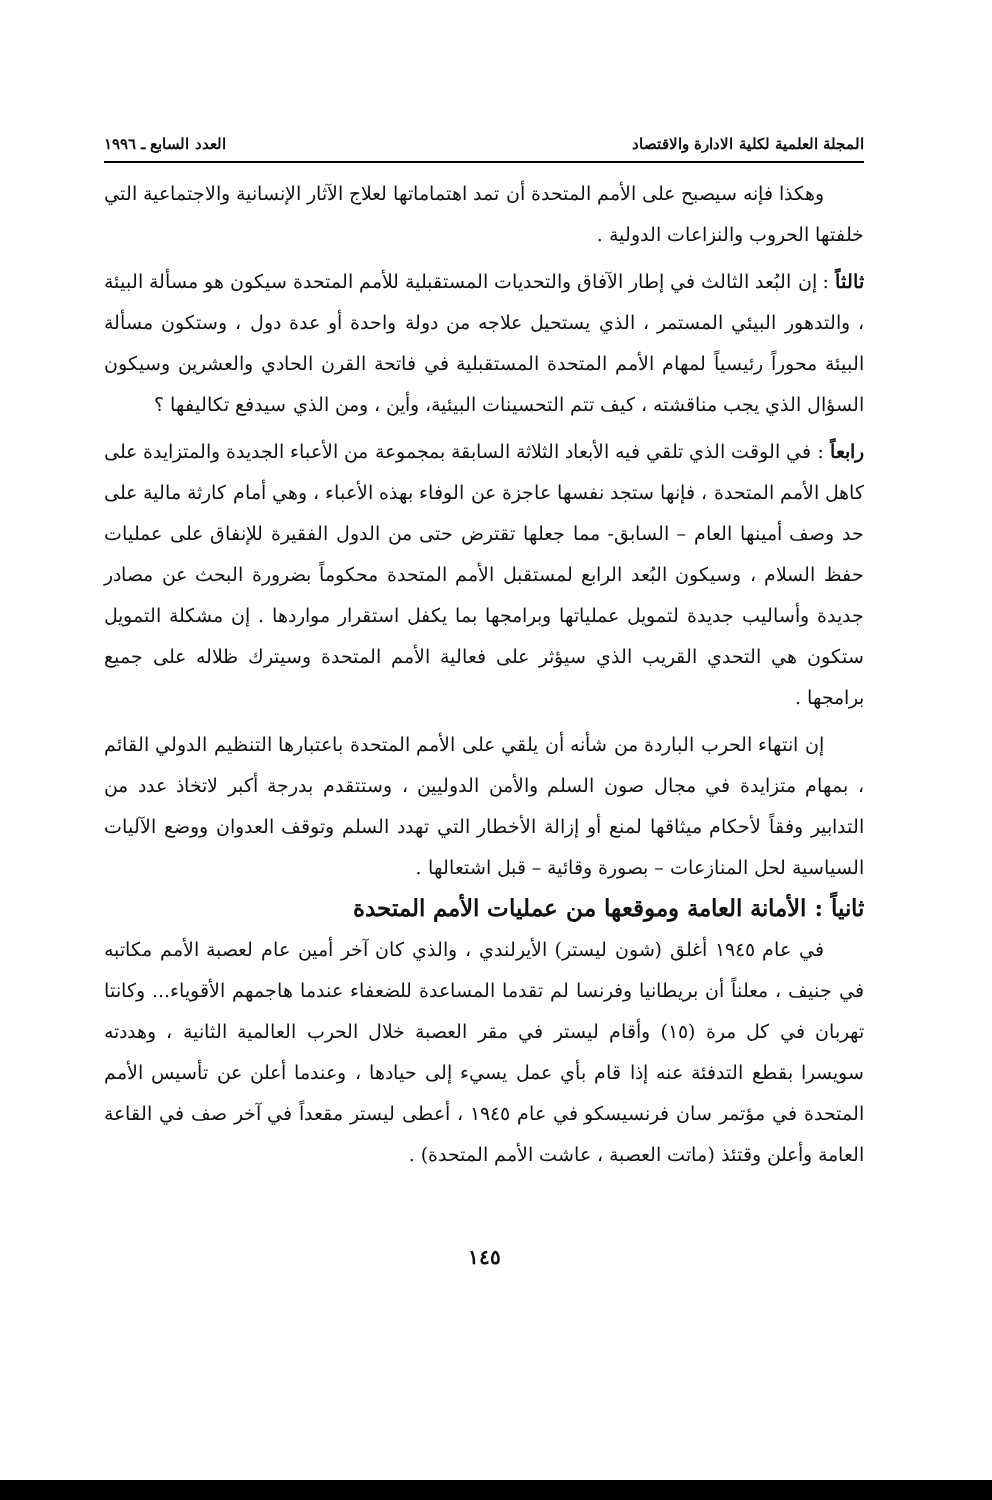المجلة العلمية لكلية الادارة والاقتصاد العدد السابع ـ ١٩٩٦
وهكذا فإنه سيصبح على الأمم المتحدة أن تمد اهتماماتها لعلاج الآثار الإنسانية والاجتماعية التي خلفتها الحروب والنزاعات الدولية .
ثالثاً : إن البُعد الثالث في إطار الآفاق والتحديات المستقبلية للأمم المتحدة سيكون هو مسألة البيئة ، والتدهور البيئي المستمر ، الذي يستحيل علاجه من دولة واحدة أو عدة دول ، وستكون مسألة البيئة محوراً رئيسياً لمهام الأمم المتحدة المستقبلية في فاتحة القرن الحادي والعشرين وسيكون السؤال الذي يجب مناقشته ، كيف تتم التحسينات البيئية، وأين ، ومن الذي سيدفع تكاليفها ؟
رابعاً : في الوقت الذي تلقي فيه الأبعاد الثلاثة السابقة بمجموعة من الأعباء الجديدة والمتزايدة على كاهل الأمم المتحدة ، فإنها ستجد نفسها عاجزة عن الوفاء بهذه الأعباء ، وهي أمام كارثة مالية على حد وصف أمينها العام – السابق- مما جعلها تقترض حتى من الدول الفقيرة للإنفاق على عمليات حفظ السلام ، وسيكون البُعد الرابع لمستقبل الأمم المتحدة محكوماً بضرورة البحث عن مصادر جديدة وأساليب جديدة لتمويل عملياتها وبرامجها بما يكفل استقرار مواردها . إن مشكلة التمويل ستكون هي التحدي القريب الذي سيؤثر على فعالية الأمم المتحدة وسيترك ظلاله على جميع برامجها .
إن انتهاء الحرب الباردة من شأنه أن يلقي على الأمم المتحدة باعتبارها التنظيم الدولي القائم ، بمهام متزايدة في مجال صون السلم والأمن الدوليين ، وستتقدم بدرجة أكبر لاتخاذ عدد من التدابير وفقاً لأحكام ميثاقها لمنع أو إزالة الأخطار التي تهدد السلم وتوقف العدوان ووضع الآليات السياسية لحل المنازعات – بصورة وقائية – قبل اشتعالها .
ثانياً : الأمانة العامة وموقعها من عمليات الأمم المتحدة
في عام ١٩٤٥ أغلق (شون ليستر) الأيرلندي ، والذي كان آخر أمين عام لعصبة الأمم مكاتبه في جنيف ، معلناً أن بريطانيا وفرنسا لم تقدما المساعدة للضعفاء عندما هاجمهم الأقوياء... وكانتا تهربان في كل مرة (١٥) وأقام ليستر في مقر العصبة خلال الحرب العالمية الثانية ، وهددته سويسرا بقطع التدفئة عنه إذا قام بأي عمل يسيء إلى حيادها ، وعندما أعلن عن تأسيس الأمم المتحدة في مؤتمر سان فرنسيسكو في عام ١٩٤٥ ، أعطى ليستر مقعداً في آخر صف في القاعة العامة وأعلن وقتئذ (ماتت العصبة ، عاشت الأمم المتحدة) .
١٤٥